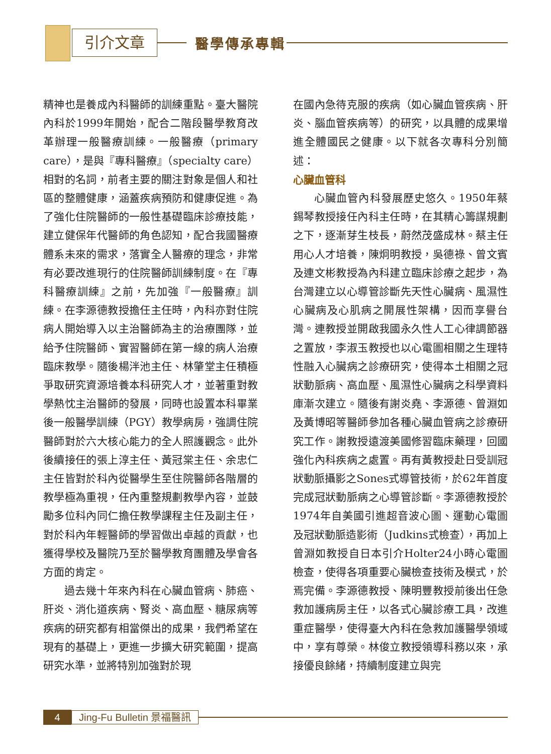引介文章 醫學傳承專輯
精神也是養成內科醫師的訓練重點。臺大醫院內科於1999年開始，配合二階段醫學教育改革辦理一般醫療訓練。一般醫療（primary care），是與『專科醫療』（specialty care）相對的名詞，前者主要的關注對象是個人和社區的整體健康，涵蓋疾病預防和健康促進。為了強化住院醫師的一般性基礎臨床診療技能，建立健保年代醫師的角色認知，配合我國醫療體系未來的需求，落實全人醫療的理念，非常有必要改進現行的住院醫師訓練制度。在『專科醫療訓練』之前，先加強『一般醫療』訓練。在李源德教授擔任主任時，內科亦對住院病人開始導入以主治醫師為主的治療團隊，並給予住院醫師、實習醫師在第一線的病人治療臨床教學。隨後楊泮池主任、林肇堂主任積極爭取研究資源培養本科研究人才，並著重對教學熱忱主治醫師的發展，同時也設置本科畢業後一般醫學訓練（PGY）教學病房，強調住院醫師對於六大核心能力的全人照護觀念。此外後續接任的張上淳主任、黃冠棠主任、余忠仁主任皆對於科內從醫學生至住院醫師各階層的教學極為重視，任內重整規劃教學內容，並鼓勵多位科內同仁擔任教學課程主任及副主任，對於科內年輕醫師的學習做出卓越的貢獻，也獲得學校及醫院乃至於醫學教育團體及學會各方面的肯定。
過去幾十年來內科在心臟血管病、肺癌、肝炎、消化道疾病、腎炎、高血壓、糖尿病等疾病的研究都有相當傑出的成果，我們希望在現有的基礎上，更進一步擴大研究範圍，提高研究水準，並將特別加強對於現
在國內急待克服的疾病（如心臟血管疾病、肝炎、腦血管疾病等）的研究，以具體的成果增進全體國民之健康。以下就各次專科分別簡述：
心臟血管科
心臟血管內科發展歷史悠久。1950年蔡錫琴教授接任內科主任時，在其精心籌謀規劃之下，逐漸芽生枝長，蔚然茂盛成林。蔡主任用心人才培養，陳炯明教授，吳德祿、曾文賓及連文彬教授為內科建立臨床診療之起步，為台灣建立以心導管診斷先天性心臟病、風濕性心臟病及心肌病之開展性架構，因而享譽台灣。連教授並開啟我國永久性人工心律調節器之置放，李淑玉教授也以心電圖相關之生理特性融入心臟病之診療研究，使得本土相關之冠狀動脈病、高血壓、風濕性心臟病之科學資料庫漸次建立。隨後有謝炎堯、李源德、曾淵如及黃博昭等醫師參加各種心臟血管病之診療研究工作。謝教授遠渡美國修習臨床藥理，回國強化內科疾病之處置。再有黃教授赴日受訓冠狀動脈攝影之Sones式導管技術，於62年首度完成冠狀動脈病之心導管診斷。李源德教授於1974年自美國引進超音波心圖、運動心電圖及冠狀動脈造影術（Judkins式檢查），再加上曾淵如教授自日本引介Holter24小時心電圖檢查，使得各項重要心臟檢查技術及模式，於焉完備。李源德教授、陳明豐教授前後出任急救加護病房主任，以各式心臟診療工具，改進重症醫學，使得臺大內科在急救加護醫學領域中，享有尊榮。林俊立教授領導科務以來，承接優良餘緒，持續制度建立與完
4
Jing-Fu Bulletin 景福醫訊